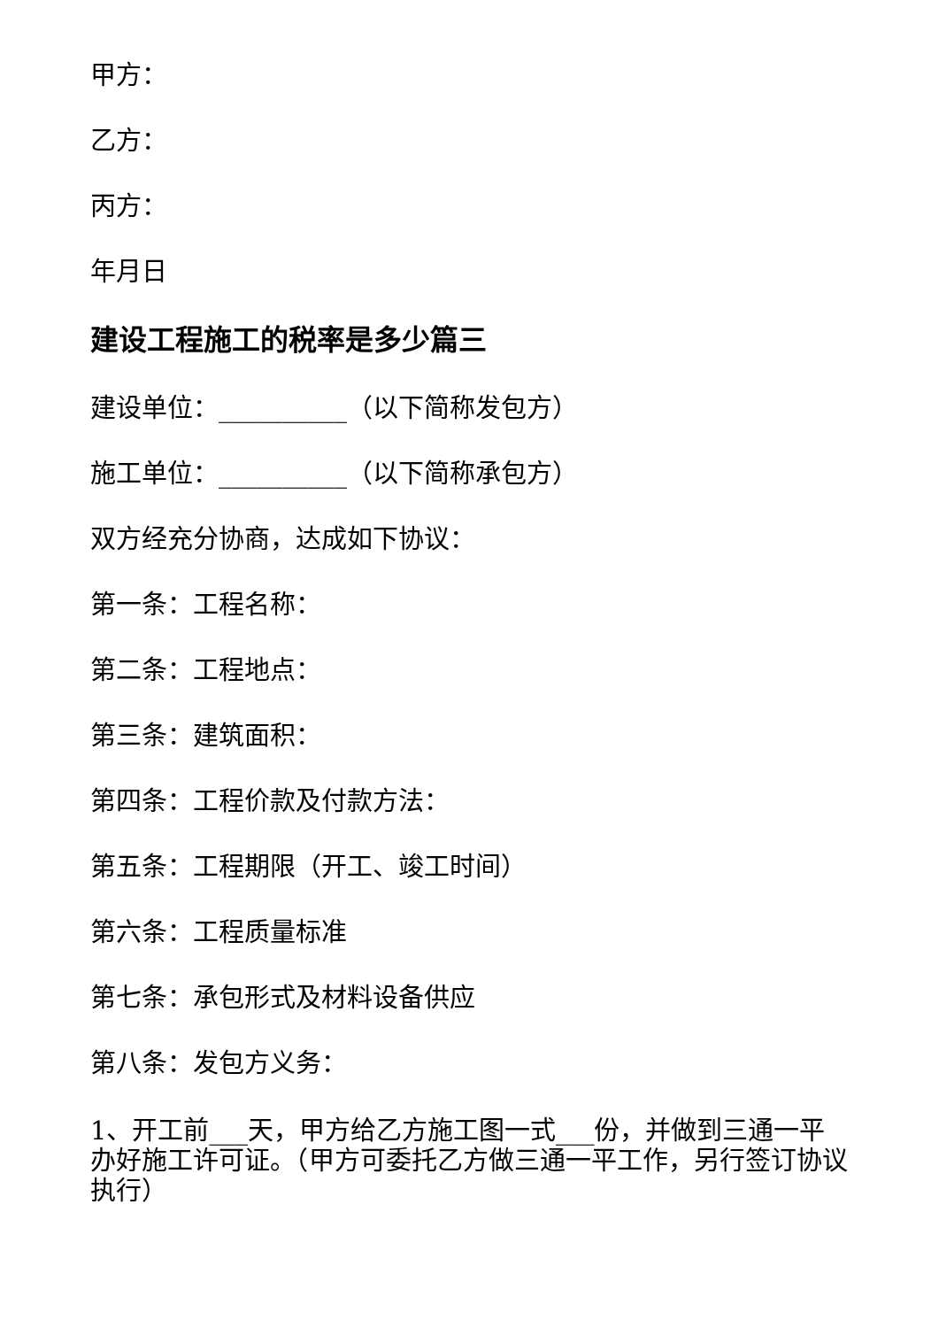甲方：
乙方：
丙方：
年月日
建设工程施工的税率是多少篇三
建设单位：__________（以下简称发包方）
施工单位：__________（以下简称承包方）
双方经充分协商，达成如下协议：
第一条：工程名称：
第二条：工程地点：
第三条：建筑面积：
第四条：工程价款及付款方法：
第五条：工程期限（开工、竣工时间）
第六条：工程质量标准
第七条：承包形式及材料设备供应
第八条：发包方义务：
1、开工前___天，甲方给乙方施工图一式___份，并做到三通一平办好施工许可证。（甲方可委托乙方做三通一平工作，另行签订协议执行）